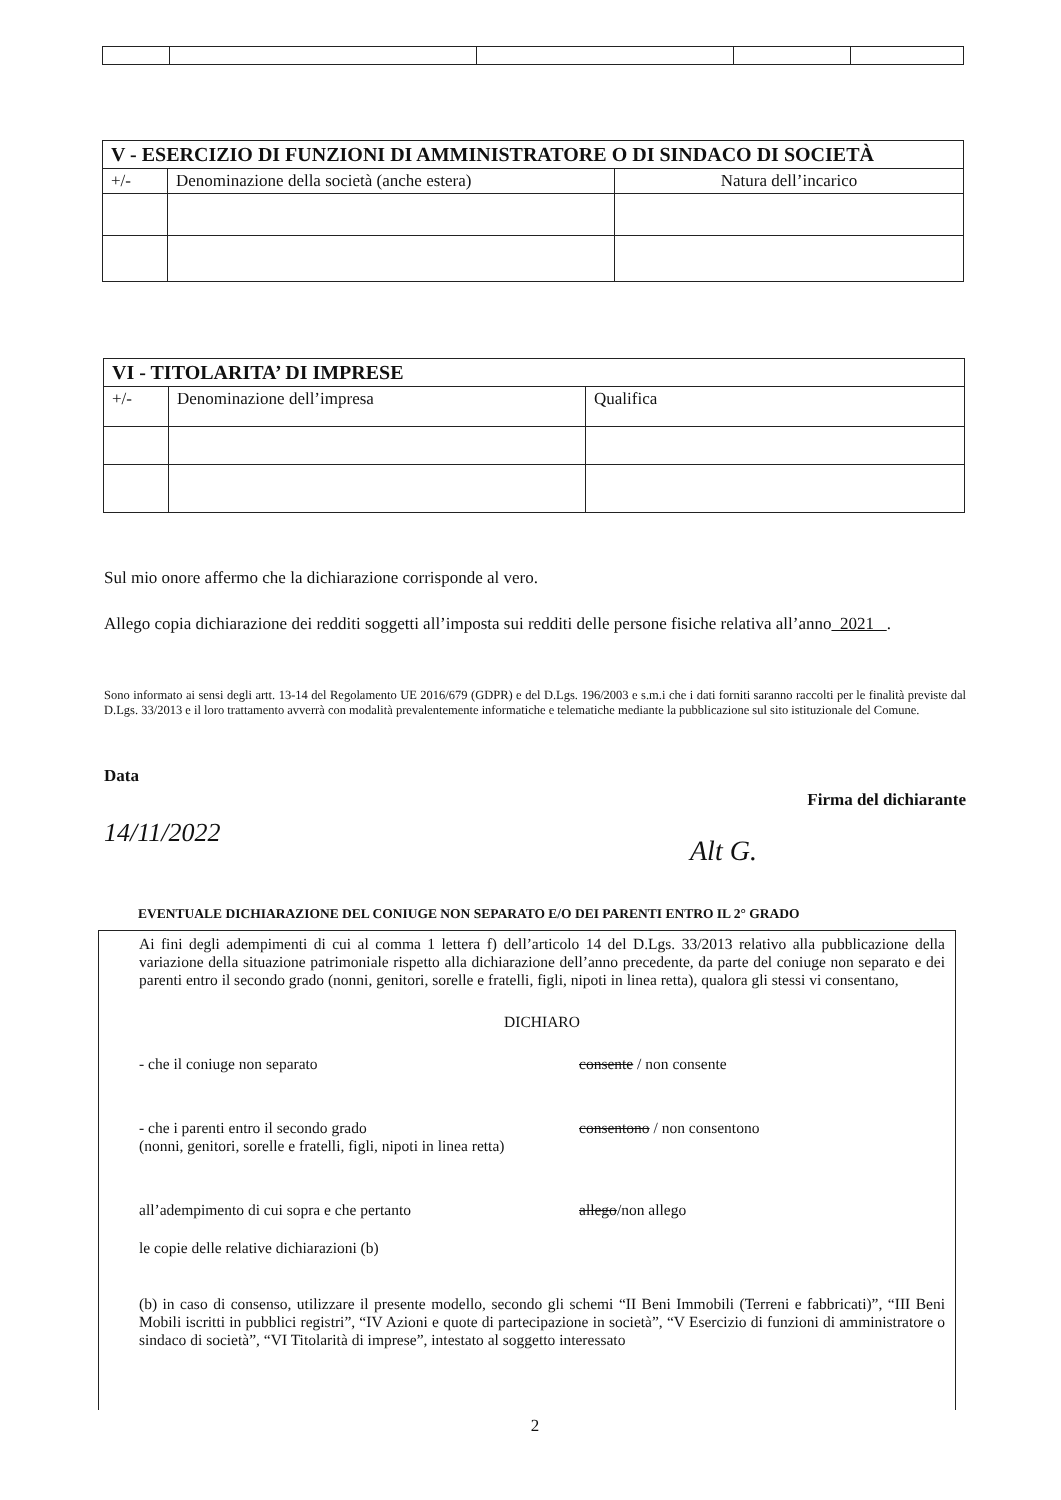| V - ESERCIZIO DI FUNZIONI DI AMMINISTRATORE O DI SINDACO DI SOCIETÀ | | |
| --- | --- | --- |
| +/- | Denominazione della società (anche estera) | Natura dell’incarico |
| VI - TITOLARITA’ DI IMPRESE | | |
| --- | --- | --- |
| +/- | Denominazione dell’impresa | Qualifica |
Sul mio onore affermo che la dichiarazione corrisponde al vero.
Allego copia dichiarazione dei redditi soggetti all’imposta sui redditi delle persone fisiche relativa all’anno 2021 .
Sono informato ai sensi degli artt. 13-14 del Regolamento UE 2016/679 (GDPR) e del D.Lgs. 196/2003 e s.m.i che i dati forniti saranno raccolti per le finalità previste dal D.Lgs. 33/2013 e il loro trattamento avverrà con modalità prevalentemente informatiche e telematiche mediante la pubblicazione sul sito istituzionale del Comune.
Data
Firma del dichiarante
14/11/2022
Alt G.
EVENTUALE DICHIARAZIONE DEL CONIUGE NON SEPARATO E/O DEI PARENTI ENTRO IL 2° GRADO
Ai fini degli adempimenti di cui al comma 1 lettera f) dell’articolo 14 del D.Lgs. 33/2013 relativo alla pubblicazione della variazione della situazione patrimoniale rispetto alla dichiarazione dell’anno precedente, da parte del coniuge non separato e dei parenti entro il secondo grado (nonni, genitori, sorelle e fratelli, figli, nipoti in linea retta), qualora gli stessi vi consentano,
DICHIARO
- che il coniuge non separato consente / non consente
- che i parenti entro il secondo grado
(nonni, genitori, sorelle e fratelli, figli, nipoti in linea retta) consentono / non consentono
all’adempimento di cui sopra e che pertanto allego/non allego
le copie delle relative dichiarazioni (b)
(b) in caso di consenso, utilizzare il presente modello, secondo gli schemi “II Beni Immobili (Terreni e fabbricati)”, “III Beni Mobili iscritti in pubblici registri”, “IV Azioni e quote di partecipazione in società”, “V Esercizio di funzioni di amministratore o sindaco di società”, “VI Titolarità di imprese”, intestato al soggetto interessato
2